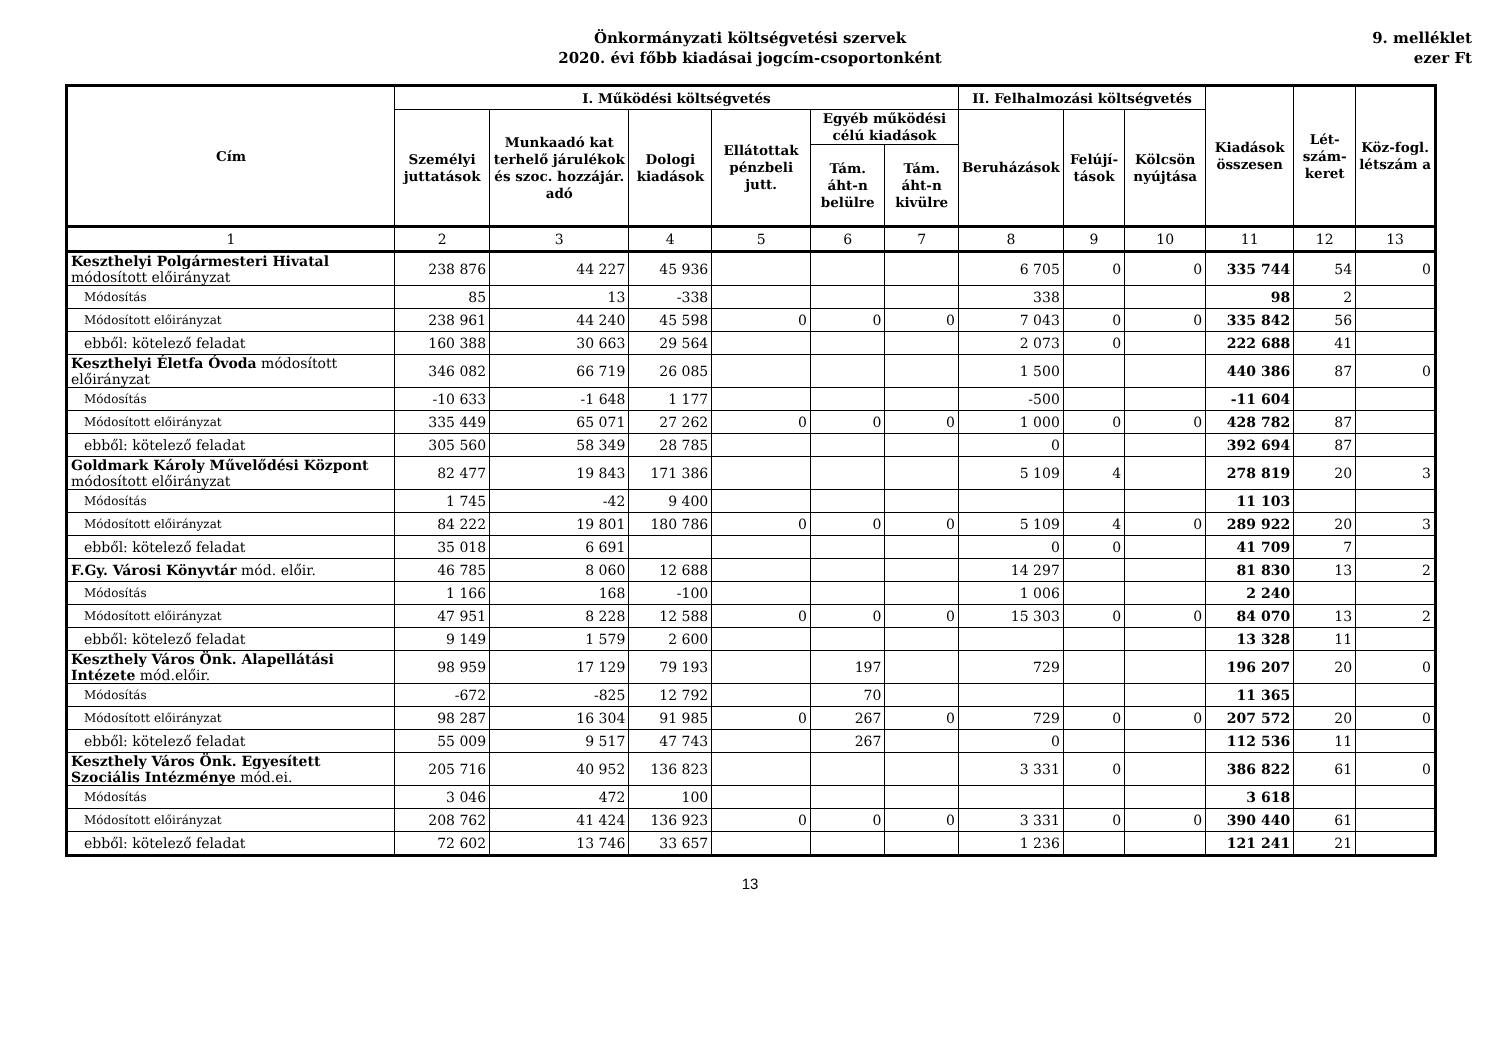Önkormányzati költségvetési szervek
2020. évi főbb kiadásai jogcím-csoportonként
9. melléklet
ezer Ft
| Cím | I. Működési költségvetés | | | | | | II. Felhalmozási költségvetés | | | Kiadások összesen | Lét-szám-keret | Köz-fogl. létszám a |
| --- | --- | --- | --- | --- | --- | --- | --- | --- | --- | --- | --- | --- |
| | Személyi juttatások | Munkaadó kat terhelő járulékok és szoc. hozzájár. adó | Dologi kiadások | Ellátottak pénzbeli jutt. | Egyéb működési célú kiadások | | Beruházások | Felújí-tások | Kölcsön nyújtása | | | |
| | | | | | Tám. áht-n belülre | Tám. áht-n kivülre | | | | | | |
| 1 | 2 | 3 | 4 | 5 | 6 | 7 | 8 | 9 | 10 | 11 | 12 | 13 |
| Keszthelyi Polgármesteri Hivatal módosított előirányzat | 238 876 | 44 227 | 45 936 | | | | 6 705 | 0 | 0 | 335 744 | 54 | 0 |
| Módosítás | 85 | 13 | -338 | | | | 338 | | | 98 | 2 | |
| Módosított előirányzat | 238 961 | 44 240 | 45 598 | 0 | 0 | 0 | 7 043 | 0 | 0 | 335 842 | 56 | |
| ebből: kötelező feladat | 160 388 | 30 663 | 29 564 | | | | 2 073 | 0 | | 222 688 | 41 | |
| Keszthelyi Életfa Óvoda módosított előirányzat | 346 082 | 66 719 | 26 085 | | | | 1 500 | | | 440 386 | 87 | 0 |
| Módosítás | -10 633 | -1 648 | 1 177 | | | | -500 | | | -11 604 | | |
| Módosított előirányzat | 335 449 | 65 071 | 27 262 | 0 | 0 | 0 | 1 000 | 0 | 0 | 428 782 | 87 | |
| ebből: kötelező feladat | 305 560 | 58 349 | 28 785 | | | | 0 | | | 392 694 | 87 | |
| Goldmark Károly Művelődési Központ módosított előirányzat | 82 477 | 19 843 | 171 386 | | | | 5 109 | 4 | | 278 819 | 20 | 3 |
| Módosítás | 1 745 | -42 | 9 400 | | | | | | | 11 103 | | |
| Módosított előirányzat | 84 222 | 19 801 | 180 786 | 0 | 0 | 0 | 5 109 | 4 | 0 | 289 922 | 20 | 3 |
| ebből: kötelező feladat | 35 018 | 6 691 | | | | | 0 | 0 | | 41 709 | 7 | |
| F.Gy. Városi Könyvtár mód. előir. | 46 785 | 8 060 | 12 688 | | | | 14 297 | | | 81 830 | 13 | 2 |
| Módosítás | 1 166 | 168 | -100 | | | | 1 006 | | | 2 240 | | |
| Módosított előirányzat | 47 951 | 8 228 | 12 588 | 0 | 0 | 0 | 15 303 | 0 | 0 | 84 070 | 13 | 2 |
| ebből: kötelező feladat | 9 149 | 1 579 | 2 600 | | | | | | | 13 328 | 11 | |
| Keszthely Város Önk. Alapellátási Intézete mód.előir. | 98 959 | 17 129 | 79 193 | | 197 | | 729 | | | 196 207 | 20 | 0 |
| Módosítás | -672 | -825 | 12 792 | | 70 | | | | | 11 365 | | |
| Módosított előirányzat | 98 287 | 16 304 | 91 985 | 0 | 267 | 0 | 729 | 0 | 0 | 207 572 | 20 | 0 |
| ebből: kötelező feladat | 55 009 | 9 517 | 47 743 | | 267 | | 0 | | | 112 536 | 11 | |
| Keszthely Város Önk. Egyesített Szociális Intézménye mód.ei. | 205 716 | 40 952 | 136 823 | | | | 3 331 | 0 | | 386 822 | 61 | 0 |
| Módosítás | 3 046 | 472 | 100 | | | | | | | 3 618 | | |
| Módosított előirányzat | 208 762 | 41 424 | 136 923 | 0 | 0 | 0 | 3 331 | 0 | 0 | 390 440 | 61 | |
| ebből: kötelező feladat | 72 602 | 13 746 | 33 657 | | | | 1 236 | | | 121 241 | 21 | |
13